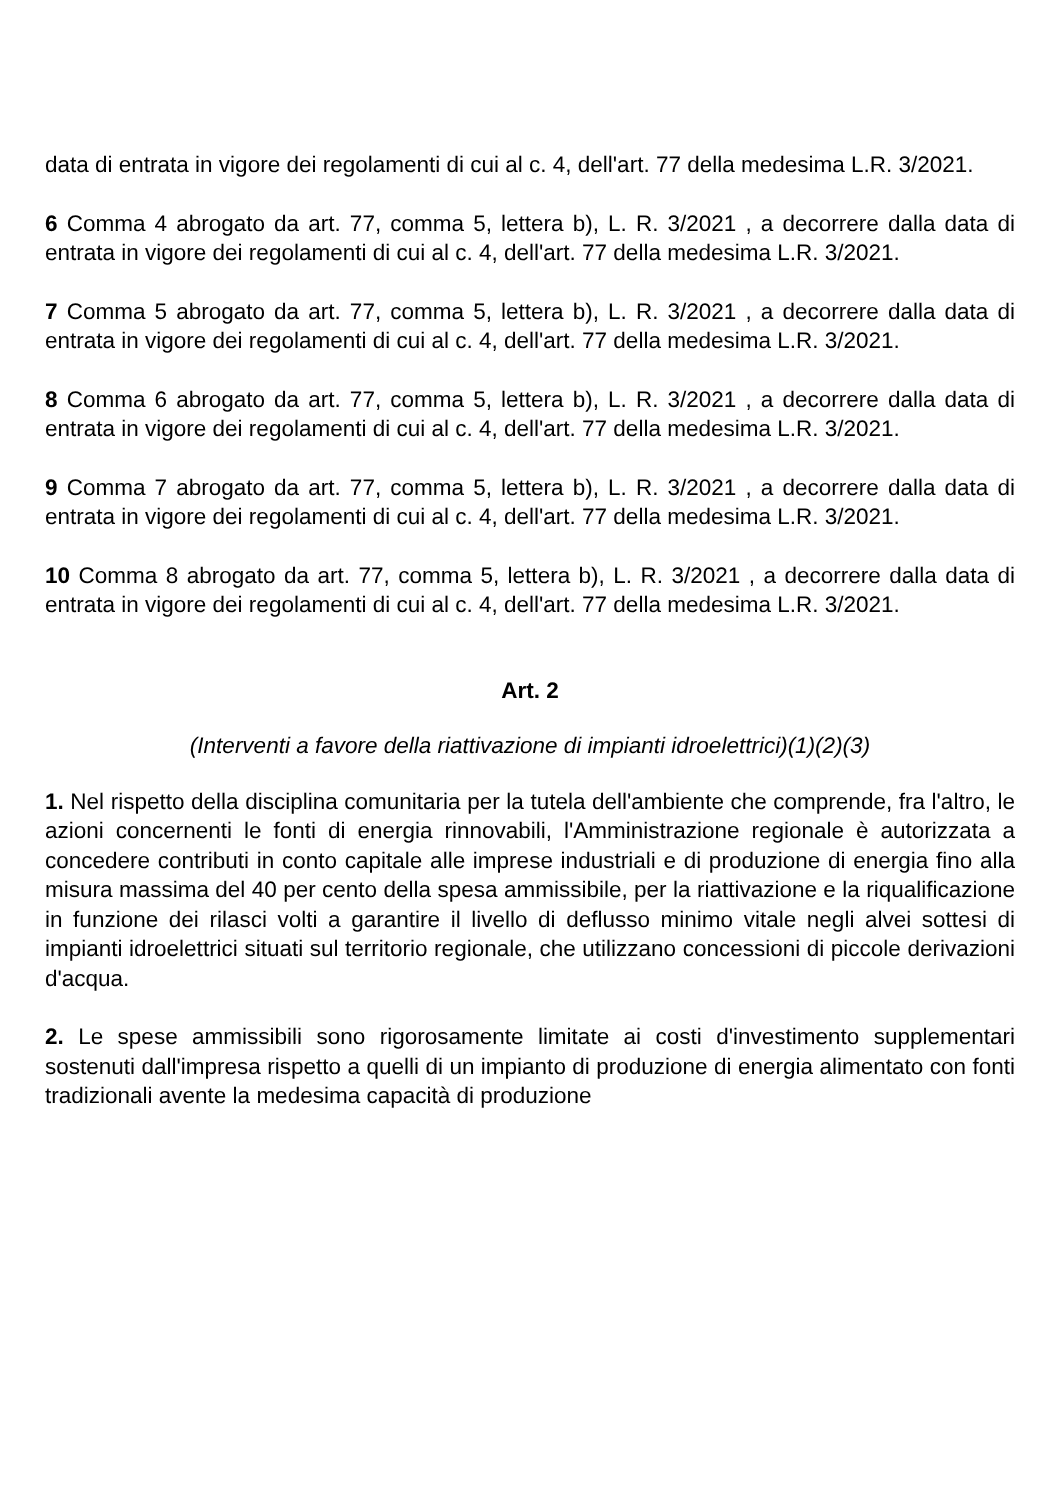data di entrata in vigore dei regolamenti di cui al c. 4, dell'art. 77 della medesima L.R. 3/2021.
6 Comma 4 abrogato da art. 77, comma 5, lettera b), L. R. 3/2021 , a decorrere dalla data di entrata in vigore dei regolamenti di cui al c. 4, dell'art. 77 della medesima L.R. 3/2021.
7 Comma 5 abrogato da art. 77, comma 5, lettera b), L. R. 3/2021 , a decorrere dalla data di entrata in vigore dei regolamenti di cui al c. 4, dell'art. 77 della medesima L.R. 3/2021.
8 Comma 6 abrogato da art. 77, comma 5, lettera b), L. R. 3/2021 , a decorrere dalla data di entrata in vigore dei regolamenti di cui al c. 4, dell'art. 77 della medesima L.R. 3/2021.
9 Comma 7 abrogato da art. 77, comma 5, lettera b), L. R. 3/2021 , a decorrere dalla data di entrata in vigore dei regolamenti di cui al c. 4, dell'art. 77 della medesima L.R. 3/2021.
10 Comma 8 abrogato da art. 77, comma 5, lettera b), L. R. 3/2021 , a decorrere dalla data di entrata in vigore dei regolamenti di cui al c. 4, dell'art. 77 della medesima L.R. 3/2021.
Art. 2
(Interventi a favore della riattivazione di impianti idroelettrici)(1)(2)(3)
1. Nel rispetto della disciplina comunitaria per la tutela dell'ambiente che comprende, fra l'altro, le azioni concernenti le fonti di energia rinnovabili, l'Amministrazione regionale è autorizzata a concedere contributi in conto capitale alle imprese industriali e di produzione di energia fino alla misura massima del 40 per cento della spesa ammissibile, per la riattivazione e la riqualificazione in funzione dei rilasci volti a garantire il livello di deflusso minimo vitale negli alvei sottesi di impianti idroelettrici situati sul territorio regionale, che utilizzano concessioni di piccole derivazioni d'acqua.
2. Le spese ammissibili sono rigorosamente limitate ai costi d'investimento supplementari sostenuti dall'impresa rispetto a quelli di un impianto di produzione di energia alimentato con fonti tradizionali avente la medesima capacità di produzione